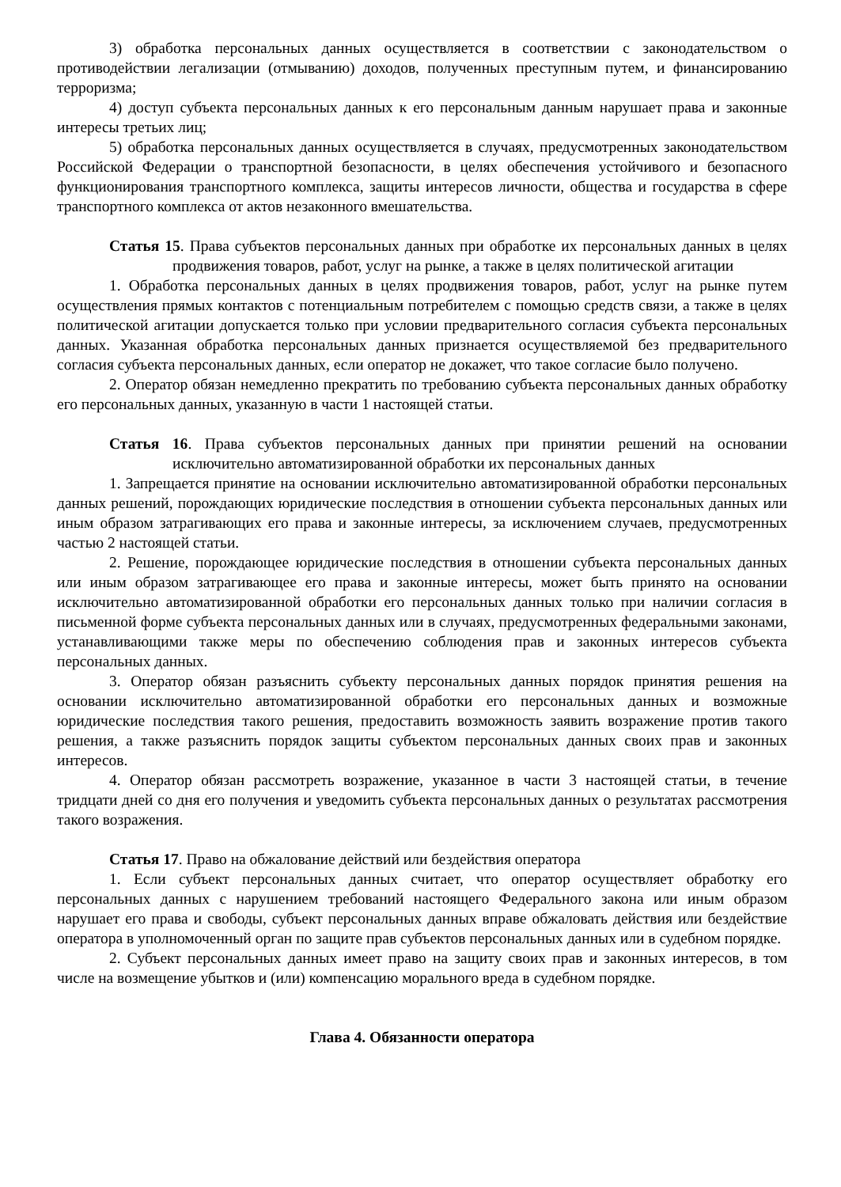3) обработка персональных данных осуществляется в соответствии с законодательством о противодействии легализации (отмыванию) доходов, полученных преступным путем, и финансированию терроризма;
4) доступ субъекта персональных данных к его персональным данным нарушает права и законные интересы третьих лиц;
5) обработка персональных данных осуществляется в случаях, предусмотренных законодательством Российской Федерации о транспортной безопасности, в целях обеспечения устойчивого и безопасного функционирования транспортного комплекса, защиты интересов личности, общества и государства в сфере транспортного комплекса от актов незаконного вмешательства.
Статья 15. Права субъектов персональных данных при обработке их персональных данных в целях продвижения товаров, работ, услуг на рынке, а также в целях политической агитации
1. Обработка персональных данных в целях продвижения товаров, работ, услуг на рынке путем осуществления прямых контактов с потенциальным потребителем с помощью средств связи, а также в целях политической агитации допускается только при условии предварительного согласия субъекта персональных данных. Указанная обработка персональных данных признается осуществляемой без предварительного согласия субъекта персональных данных, если оператор не докажет, что такое согласие было получено.
2. Оператор обязан немедленно прекратить по требованию субъекта персональных данных обработку его персональных данных, указанную в части 1 настоящей статьи.
Статья 16. Права субъектов персональных данных при принятии решений на основании исключительно автоматизированной обработки их персональных данных
1. Запрещается принятие на основании исключительно автоматизированной обработки персональных данных решений, порождающих юридические последствия в отношении субъекта персональных данных или иным образом затрагивающих его права и законные интересы, за исключением случаев, предусмотренных частью 2 настоящей статьи.
2. Решение, порождающее юридические последствия в отношении субъекта персональных данных или иным образом затрагивающее его права и законные интересы, может быть принято на основании исключительно автоматизированной обработки его персональных данных только при наличии согласия в письменной форме субъекта персональных данных или в случаях, предусмотренных федеральными законами, устанавливающими также меры по обеспечению соблюдения прав и законных интересов субъекта персональных данных.
3. Оператор обязан разъяснить субъекту персональных данных порядок принятия решения на основании исключительно автоматизированной обработки его персональных данных и возможные юридические последствия такого решения, предоставить возможность заявить возражение против такого решения, а также разъяснить порядок защиты субъектом персональных данных своих прав и законных интересов.
4. Оператор обязан рассмотреть возражение, указанное в части 3 настоящей статьи, в течение тридцати дней со дня его получения и уведомить субъекта персональных данных о результатах рассмотрения такого возражения.
Статья 17. Право на обжалование действий или бездействия оператора
1. Если субъект персональных данных считает, что оператор осуществляет обработку его персональных данных с нарушением требований настоящего Федерального закона или иным образом нарушает его права и свободы, субъект персональных данных вправе обжаловать действия или бездействие оператора в уполномоченный орган по защите прав субъектов персональных данных или в судебном порядке.
2. Субъект персональных данных имеет право на защиту своих прав и законных интересов, в том числе на возмещение убытков и (или) компенсацию морального вреда в судебном порядке.
Глава 4. Обязанности оператора